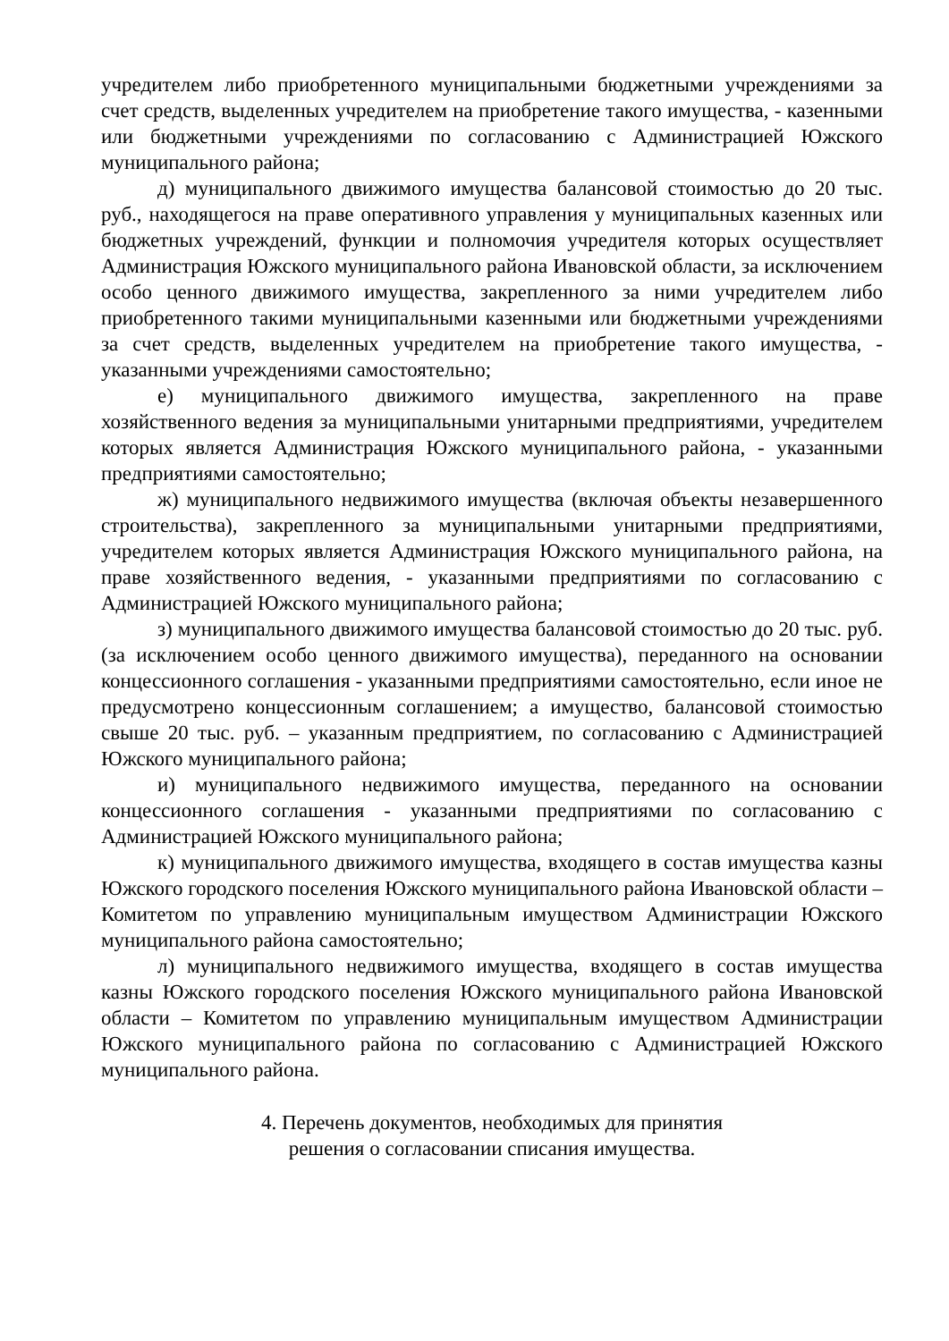учредителем либо приобретенного муниципальными бюджетными учреждениями за счет средств, выделенных учредителем на приобретение такого имущества, - казенными или бюджетными учреждениями по согласованию с Администрацией Южского муниципального района;
д) муниципального движимого имущества балансовой стоимостью до 20 тыс. руб., находящегося на праве оперативного управления у муниципальных казенных или бюджетных учреждений, функции и полномочия учредителя которых осуществляет Администрация Южского муниципального района Ивановской области, за исключением особо ценного движимого имущества, закрепленного за ними учредителем либо приобретенного такими муниципальными казенными или бюджетными учреждениями за счет средств, выделенных учредителем на приобретение такого имущества, - указанными учреждениями самостоятельно;
е) муниципального движимого имущества, закрепленного на праве хозяйственного ведения за муниципальными унитарными предприятиями, учредителем которых является Администрация Южского муниципального района, - указанными предприятиями самостоятельно;
ж) муниципального недвижимого имущества (включая объекты незавершенного строительства), закрепленного за муниципальными унитарными предприятиями, учредителем которых является Администрация Южского муниципального района, на праве хозяйственного ведения, - указанными предприятиями по согласованию с Администрацией Южского муниципального района;
з) муниципального движимого имущества балансовой стоимостью до 20 тыс. руб. (за исключением особо ценного движимого имущества), переданного на основании концессионного соглашения - указанными предприятиями самостоятельно, если иное не предусмотрено концессионным соглашением; а имущество, балансовой стоимостью свыше 20 тыс. руб. – указанным предприятием, по согласованию с Администрацией Южского муниципального района;
и) муниципального недвижимого имущества, переданного на основании концессионного соглашения - указанными предприятиями по согласованию с Администрацией Южского муниципального района;
к) муниципального движимого имущества, входящего в состав имущества казны Южского городского поселения Южского муниципального района Ивановской области – Комитетом по управлению муниципальным имуществом Администрации Южского муниципального района самостоятельно;
л) муниципального недвижимого имущества, входящего в состав имущества казны Южского городского поселения Южского муниципального района Ивановской области – Комитетом по управлению муниципальным имуществом Администрации Южского муниципального района по согласованию с Администрацией Южского муниципального района.
4. Перечень документов, необходимых для принятия
решения о согласовании списания имущества.